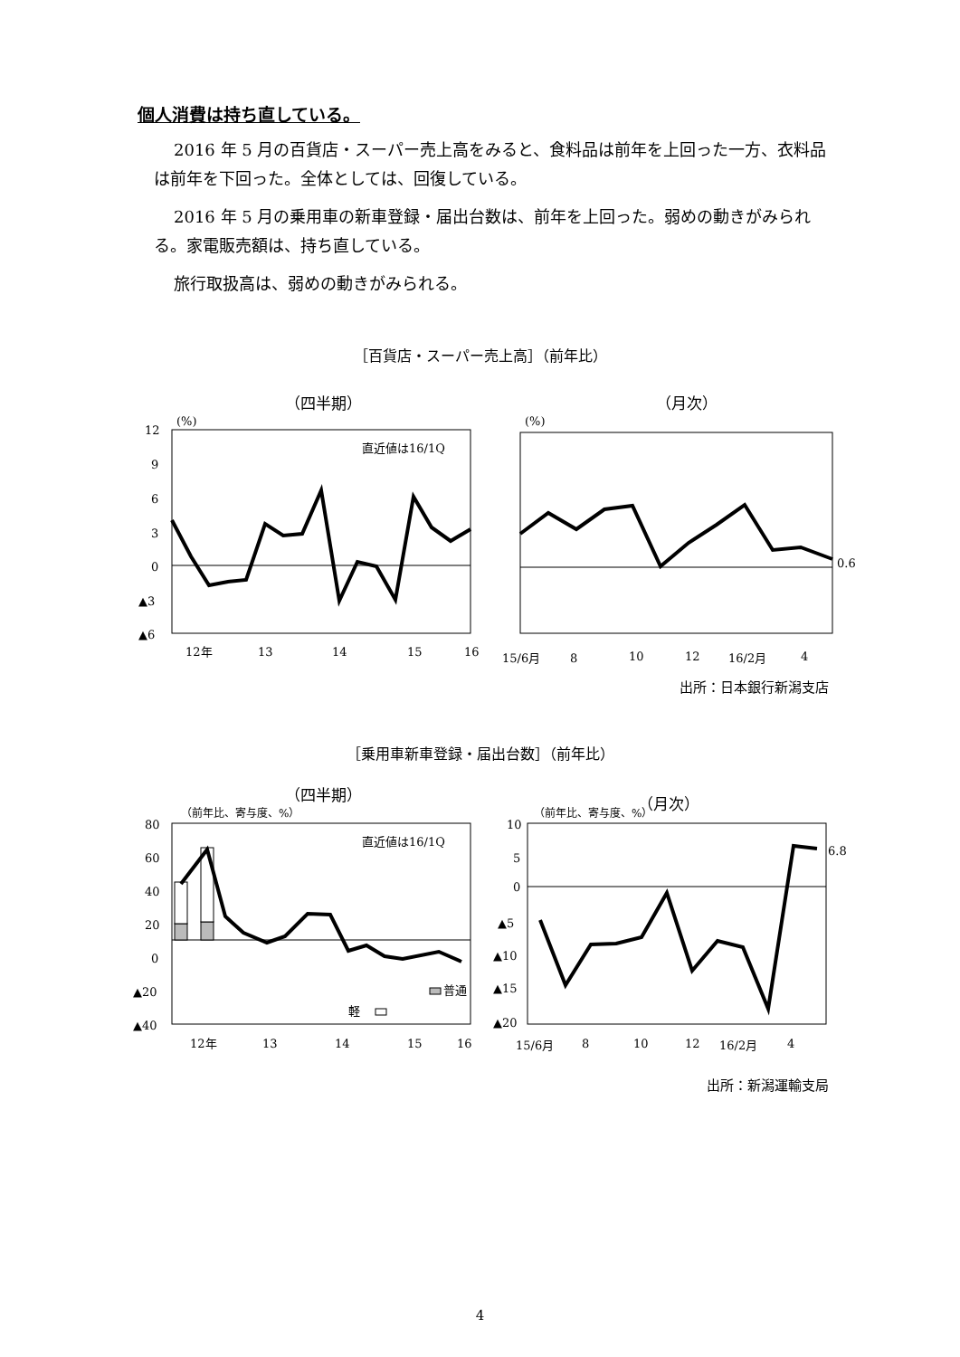個人消費は持ち直している。
2016 年 5 月の百貨店・スーパー売上高をみると、食料品は前年を上回った一方、衣料品は前年を下回った。全体としては、回復している。
2016 年 5 月の乗用車の新車登録・届出台数は、前年を上回った。弱めの動きがみられる。家電販売額は、持ち直している。
旅行取扱高は、弱めの動きがみられる。
［百貨店・スーパー売上高］（前年比）
（四半期）
(%)
12
9
6
3
0
▲3
▲6
直近値は16/1Q
12年
13
14
15
16
（月次）
(%)
0.6
15/6月
8
10
12
16/2月
4
出所：日本銀行新潟支店
［乗用車新車登録・届出台数］（前年比）
（四半期）
（前年比、寄与度、%）
80
60
40
20
0
▲20
▲40
直近値は16/1Q
普通
軽
12年
13
14
15
16
（月次）
（前年比、寄与度、%）
10
5
0
▲5
▲10
▲15
▲20
6.8
15/6月
8
10
12
16/2月
4
出所：新潟運輸支局
4